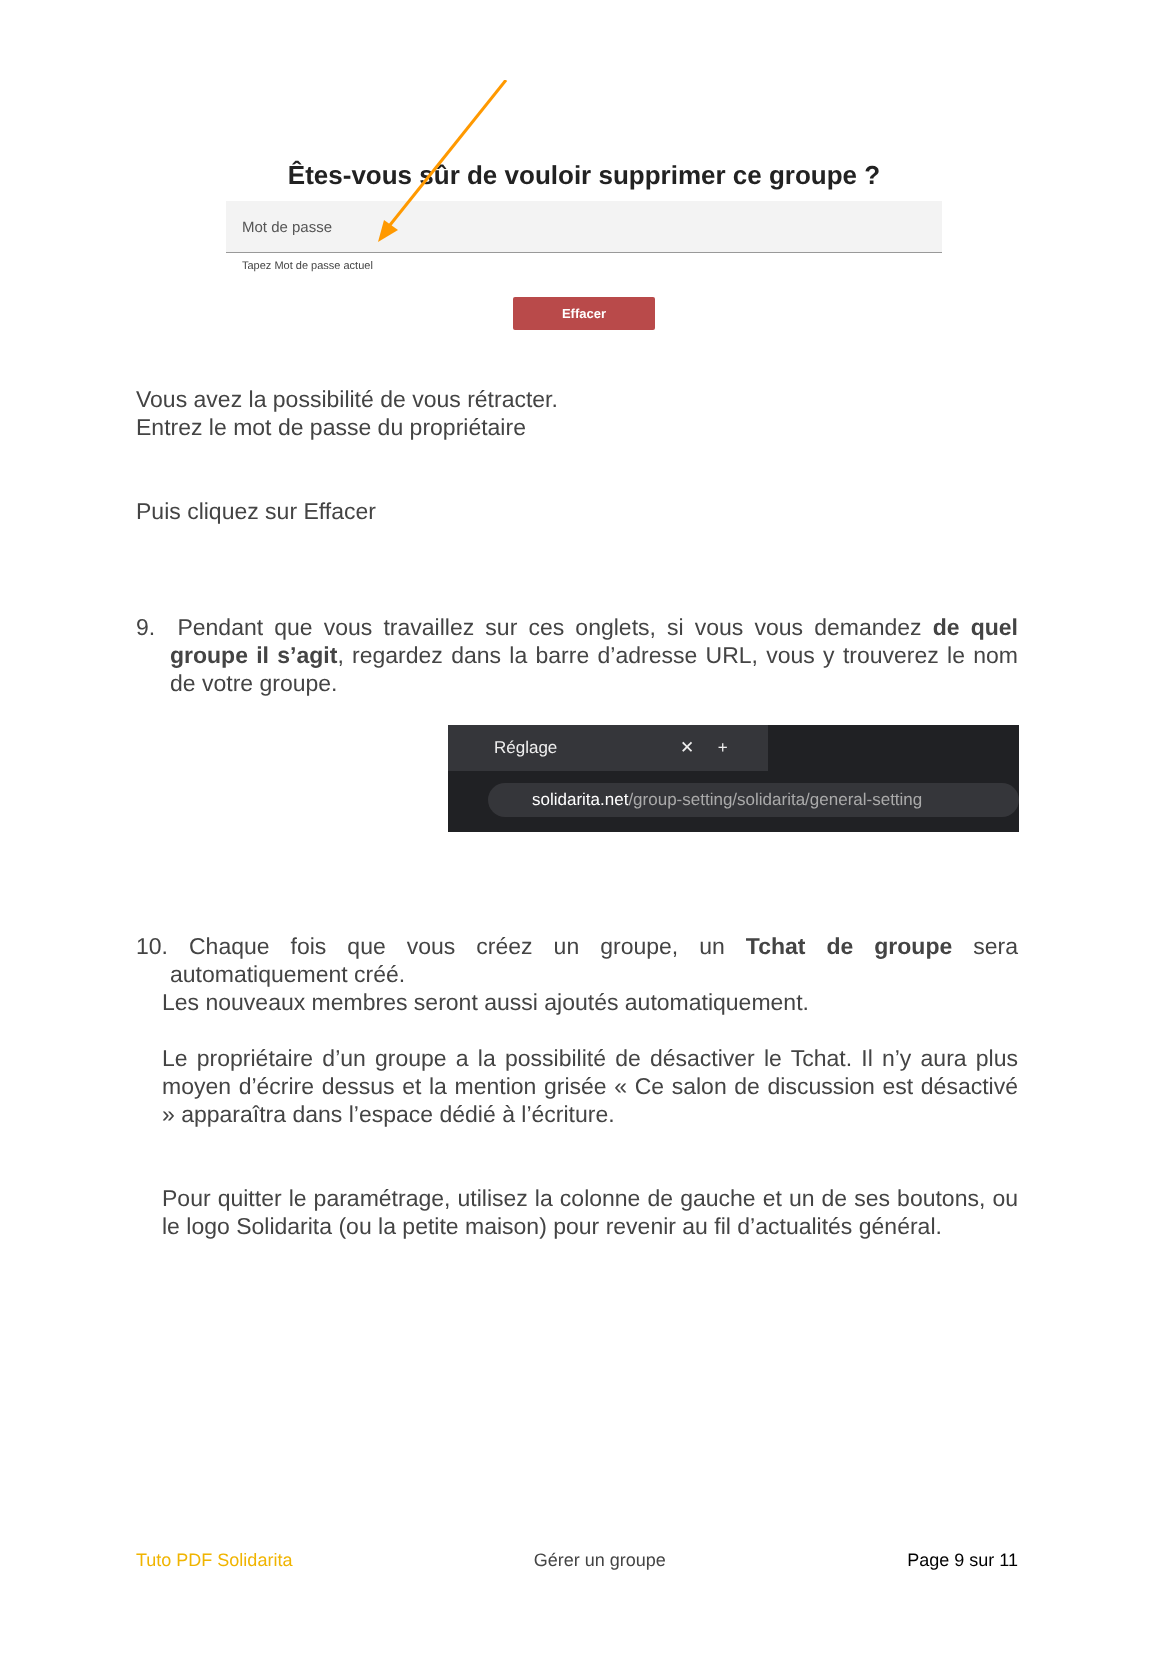Êtes-vous sûr de vouloir supprimer ce groupe ?
Mot de passe
Tapez Mot de passe actuel
Effacer
Vous avez la possibilité de vous rétracter.
Entrez le mot de passe du propriétaire
Puis cliquez sur Effacer
9. Pendant que vous travaillez sur ces onglets, si vous vous demandez de quel groupe il s’agit, regardez dans la barre d’adresse URL, vous y trouverez le nom de votre groupe.
Réglage ✕ +
solidarita.net/group-setting/solidarita/general-setting
10. Chaque fois que vous créez un groupe, un Tchat de groupe sera automatiquement créé.
Les nouveaux membres seront aussi ajoutés automatiquement.
Le propriétaire d’un groupe a la possibilité de désactiver le Tchat. Il n’y aura plus moyen d’écrire dessus et la mention grisée « Ce salon de discussion est désactivé » apparaîtra dans l’espace dédié à l’écriture.
Pour quitter le paramétrage, utilisez la colonne de gauche et un de ses boutons, ou le logo Solidarita (ou la petite maison) pour revenir au fil d’actualités général.
Tuto PDF Solidarita Gérer un groupe Page 9 sur 11